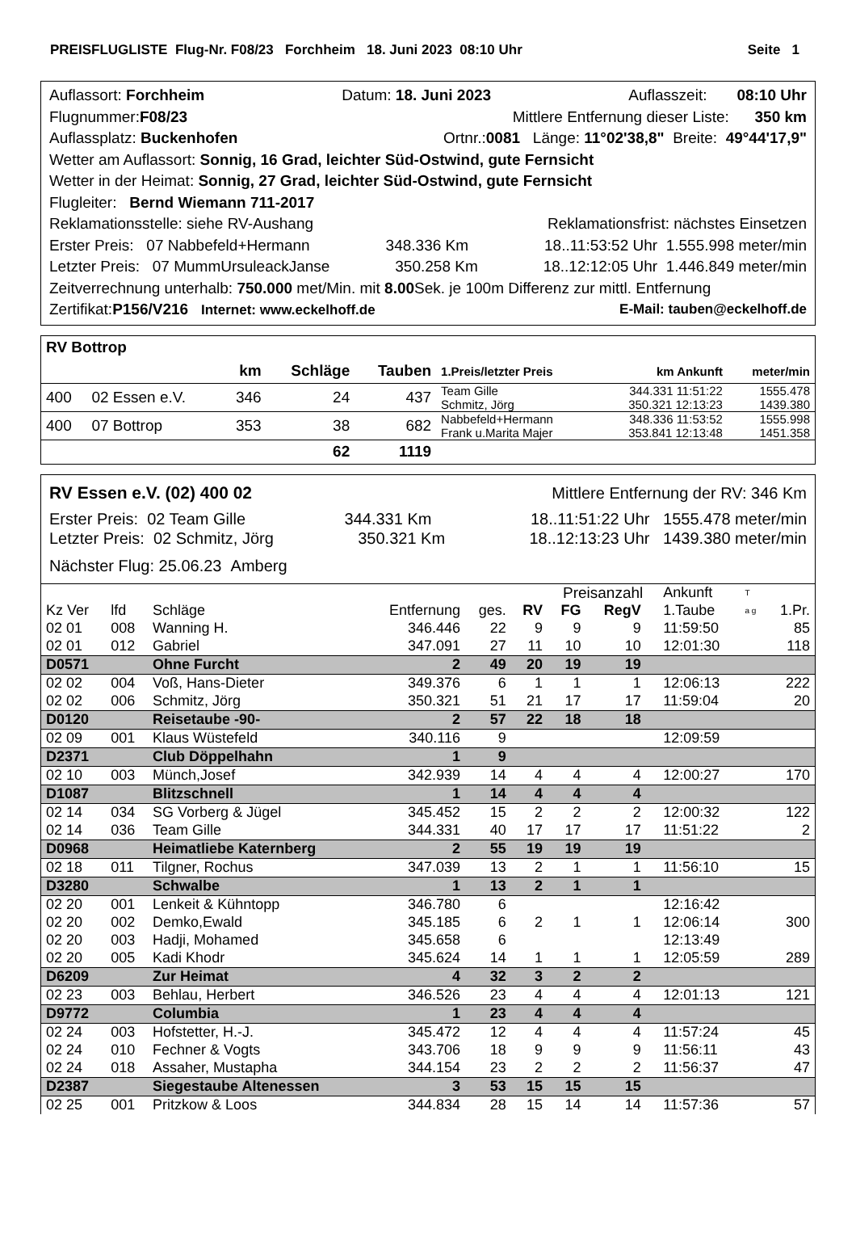PREISFLUGLISTE Flug-Nr. F08/23 Forchheim 18. Juni 2023 08:10 Uhr Seite 1
Auflassort: Forchheim Datum: 18. Juni 2023 Auflasszeit: 08:10 Uhr
Flugnummer:F08/23 Mittlere Entfernung dieser Liste: 350 km
Auflassplatz: Buckenhofen Ortnr.:0081 Länge: 11°02'38,8" Breite: 49°44'17,9"
Wetter am Auflassort: Sonnig, 16 Grad, leichter Süd-Ostwind, gute Fernsicht
Wetter in der Heimat: Sonnig, 27 Grad, leichter Süd-Ostwind, gute Fernsicht
Flugleiter: Bernd Wiemann 711-2017
Reklamationsstelle: siehe RV-Aushang Reklamationsfrist: nächstes Einsetzen
Erster Preis: 07 Nabbefeld+Hermann 348.336 Km 18..11:53:52 Uhr 1.555.998 meter/min
Letzter Preis: 07 MummUrsuleackJanse 350.258 Km 18..12:12:05 Uhr 1.446.849 meter/min
Zeitverrechnung unterhalb: 750.000 met/Min. mit 8.00 Sek. je 100m Differenz zur mittl. Entfernung
Zertifikat:P156/V216 Internet: www.eckelhoff.de E-Mail: tauben@eckelhoff.de
| RV Bottrop | | | | | | | |
| | | km | Schläge | Tauben | 1.Preis/letzter Preis | km Ankunft | meter/min |
| 400 | 02 Essen e.V. | 346 | 24 | 437 | Team Gille Schmitz, Jörg | 344.331 11:51:22 350.321 12:13:23 | 1555.478 1439.380 |
| 400 | 07 Bottrop | 353 | 38 | 682 | Nabbefeld+Hermann Frank u.Marita Majer | 348.336 11:53:52 353.841 12:13:48 | 1555.998 1451.358 |
| | | | 62 | 1119 | | | |
RV Essen e.V. (02) 400 02 Mittlere Entfernung der RV: 346 Km
Erster Preis: 02 Team Gille 344.331 Km 18..11:51:22 Uhr 1555.478 meter/min
Letzter Preis: 02 Schmitz, Jörg 350.321 Km 18..12:13:23 Uhr 1439.380 meter/min
Nächster Flug: 25.06.23 Amberg
| | | | | | | Preisanzahl | | | Ankunft | T | |
| Kz Ver | lfd | Schläge | Entfernung | ges. | RV | FG | RegV | | 1.Taube | a g | 1.Pr. |
| 02 01 | 008 | Wanning H. | 346.446 | 22 | 9 | 9 | 9 | | 11:59:50 | | 85 |
| 02 01 | 012 | Gabriel | 347.091 | 27 | 11 | 10 | 10 | | 12:01:30 | | 118 |
| D0571 | | Ohne Furcht | 2 | 49 | 20 | 19 | 19 | | | | |
| 02 02 | 004 | Voß, Hans-Dieter | 349.376 | 6 | 1 | 1 | 1 | | 12:06:13 | | 222 |
| 02 02 | 006 | Schmitz, Jörg | 350.321 | 51 | 21 | 17 | 17 | | 11:59:04 | | 20 |
| D0120 | | Reisetaube -90- | 2 | 57 | 22 | 18 | 18 | | | | |
| 02 09 | 001 | Klaus Wüstefeld | 340.116 | 9 | | | | | 12:09:59 | | |
| D2371 | | Club Döppelhahn | 1 | 9 | | | | | | | |
| 02 10 | 003 | Münch,Josef | 342.939 | 14 | 4 | 4 | 4 | | 12:00:27 | | 170 |
| D1087 | | Blitzschnell | 1 | 14 | 4 | 4 | 4 | | | | |
| 02 14 | 034 | SG Vorberg & Jügel | 345.452 | 15 | 2 | 2 | 2 | | 12:00:32 | | 122 |
| 02 14 | 036 | Team Gille | 344.331 | 40 | 17 | 17 | 17 | | 11:51:22 | | 2 |
| D0968 | | Heimatliebe Katernberg | 2 | 55 | 19 | 19 | 19 | | | | |
| 02 18 | 011 | Tilgner, Rochus | 347.039 | 13 | 2 | 1 | 1 | | 11:56:10 | | 15 |
| D3280 | | Schwalbe | 1 | 13 | 2 | 1 | 1 | | | | |
| 02 20 | 001 | Lenkeit & Kühntopp | 346.780 | 6 | | | | | 12:16:42 | | |
| 02 20 | 002 | Demko,Ewald | 345.185 | 6 | 2 | 1 | 1 | | 12:06:14 | | 300 |
| 02 20 | 003 | Hadji, Mohamed | 345.658 | 6 | | | | | 12:13:49 | | |
| 02 20 | 005 | Kadi Khodr | 345.624 | 14 | 1 | 1 | 1 | | 12:05:59 | | 289 |
| D6209 | | Zur Heimat | 4 | 32 | 3 | 2 | 2 | | | | |
| 02 23 | 003 | Behlau, Herbert | 346.526 | 23 | 4 | 4 | 4 | | 12:01:13 | | 121 |
| D9772 | | Columbia | 1 | 23 | 4 | 4 | 4 | | | | |
| 02 24 | 003 | Hofstetter, H.-J. | 345.472 | 12 | 4 | 4 | 4 | | 11:57:24 | | 45 |
| 02 24 | 010 | Fechner & Vogts | 343.706 | 18 | 9 | 9 | 9 | | 11:56:11 | | 43 |
| 02 24 | 018 | Assaher, Mustapha | 344.154 | 23 | 2 | 2 | 2 | | 11:56:37 | | 47 |
| D2387 | | Siegestaube Altenessen | 3 | 53 | 15 | 15 | 15 | | | | |
| 02 25 | 001 | Pritzkow & Loos | 344.834 | 28 | 15 | 14 | 14 | | 11:57:36 | | 57 |